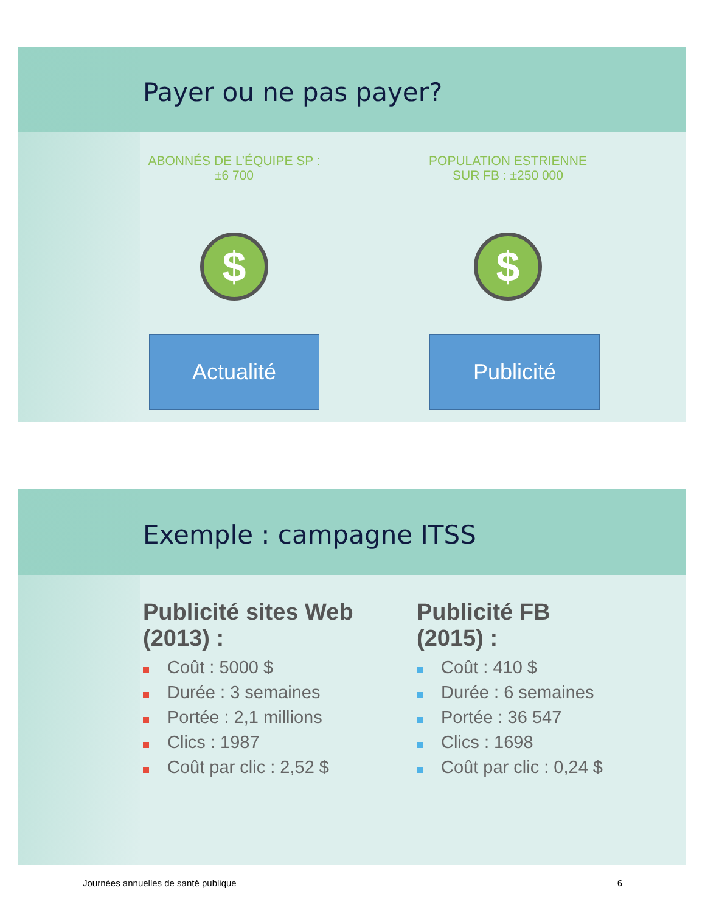Payer ou ne pas payer?
ABONNÉS DE L’ÉQUIPE SP :
±6 700
$
Actualité
POPULATION ESTRIENNE
SUR FB : ±250 000
$
Publicité
Exemple : campagne ITSS
Publicité sites Web
(2013) :
Coût : 5000 $
Durée : 3 semaines
Portée : 2,1 millions
Clics : 1987
Coût par clic : 2,52 $
Publicité FB
(2015) :
Coût : 410 $
Durée : 6 semaines
Portée : 36 547
Clics : 1698
Coût par clic : 0,24 $
Journées annuelles de santé publique 6